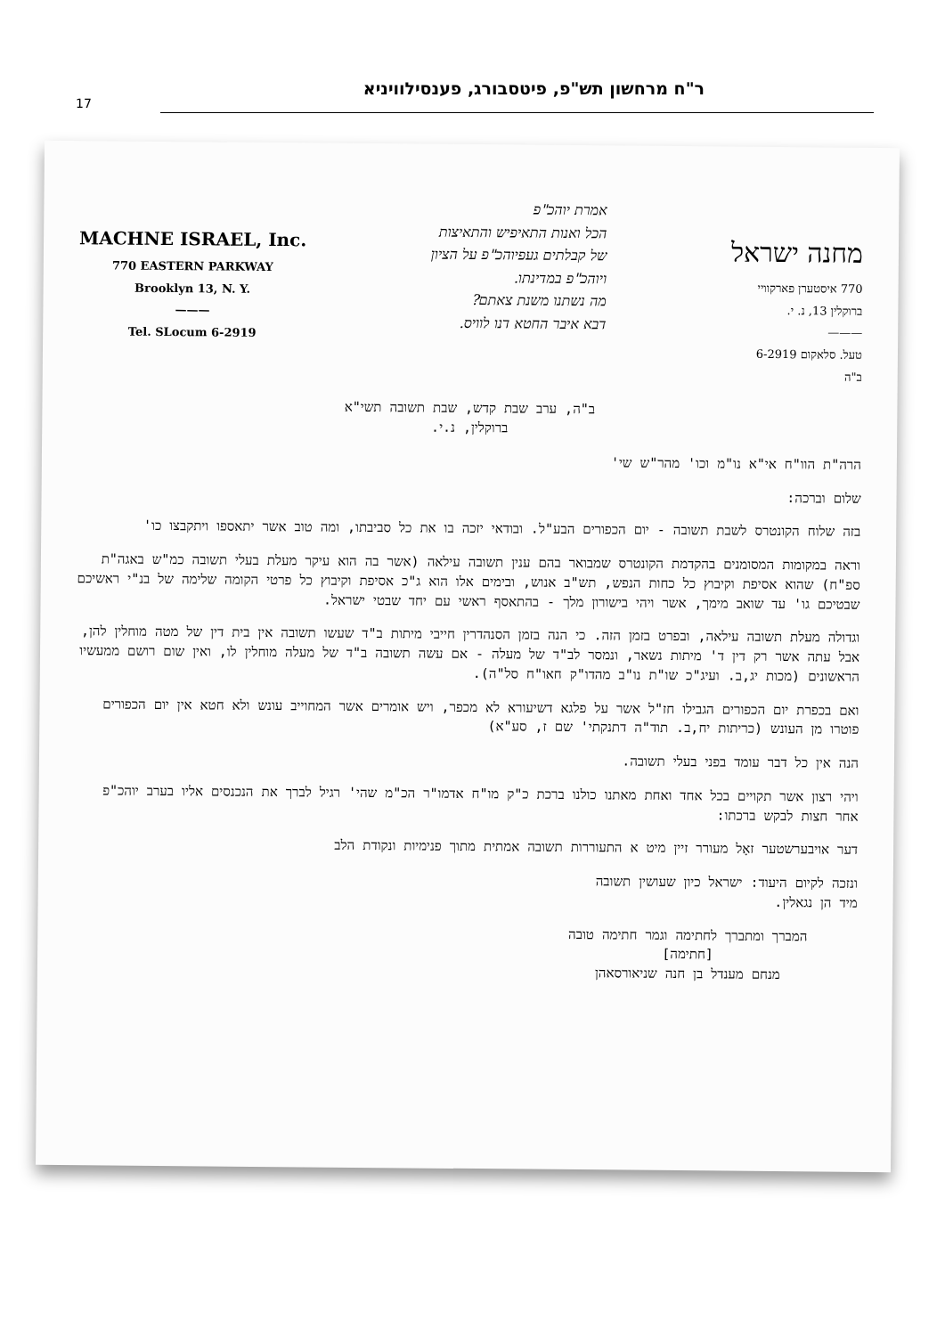17
ר"ח מרחשון תש"פ, פיטסבורג, פענסילוויניא
MACHNE ISRAEL, Inc.
770 EASTERN PARKWAY
Brooklyn 13, N. Y.
———
Tel. SLocum 6-2919
אמרת יוהכ"פ
הכל ואנות התאיפיש והתאיצות
של קבלתים געפיוהכ"פ על הציון
ויוהכ"פ במדינתו.
מה נשתנו משנת צאתם?
דבא איבר החטא דנו לוויס.
מחנה ישראל
770 איסטערן פארקוויי
ברוקלין 13, נ. י.
———
טעל. סלאקום 6-2919
ב"ה
ב"ה, ערב שבת קדש, שבת תשובה תשי"א
ברוקלין, נ.י.
הרה"ת הוו"ח אי"א נו"מ וכו' מהר"ש שי'
שלום וברכה:
בזה שלוח הקונטרס לשבת תשובה - יום הכפורים הבע"ל. ובודאי יזכה בו את כל סביבתו, ומה טוב אשר יתאספו ויתקבצו כו'
וראה במקומות המסומנים בהקדמת הקונטרס שמבואר בהם ענין תשובה עילאה (אשר בה הוא עיקר מעלת בעלי תשובה כמ"ש באגה"ת ספ"ח) שהוא אסיפת וקיבוץ כל כחות הנפש, תש"ב אנוש, ובימים אלו הוא ג"כ אסיפת וקיבוץ כל פרטי הקומה שלימה של בנ"י ראשיכם שבטיכם גו' עד שואב מימך, אשר ויהי בישורון מלך - בהתאסף ראשי עם יחד שבטי ישראל.
וגדולה מעלת תשובה עילאה, ובפרט בזמן הזה. כי הנה בזמן הסנהדרין חייבי מיתות ב"ד שעשו תשובה אין בית דין של מטה מוחלין להן, אבל עתה אשר רק דין ד' מיתות נשאר, ונמסר לב"ד של מעלה - אם עשה תשובה ב"ד של מעלה מוחלין לו, ואין שום רושם ממעשיו הראשונים (מכות יג,ב. ועיג"כ שו"ת נו"ב מהדו"ק חאו"ח סל"ה).
ואם בכפרת יום הכפורים הגבילו חז"ל אשר על פלגא דשיעורא לא מכפר, ויש אומרים אשר המחוייב עונש ולא חטא אין יום הכפורים פוטרו מן העונש (כריתות יח,ב. תוד"ה דתנקתי' שם ז, סע"א)
הנה אין כל דבר עומד בפני בעלי תשובה.
ויהי רצון אשר תקויים בכל אחד ואחת מאתנו כולנו ברכת כ"ק מו"ח אדמו"ר הכ"מ שהי' רגיל לברך את הנכנסים אליו בערב יוהכ"פ אחר חצות לבקש ברכתו:
דער אויבערשטער זאָל מעורר זיין מיט א התעוררות תשובה אמתית מתוך פנימיות ונקודת הלב
ונזכה לקיום היעוד: ישראל כיון שעושין תשובה
מיד הן נגאלין.
המברך ומתברך לחתימה וגמר חתימה טובה
[חתימה]
מנחם מענדל בן חנה שניאורסאהן